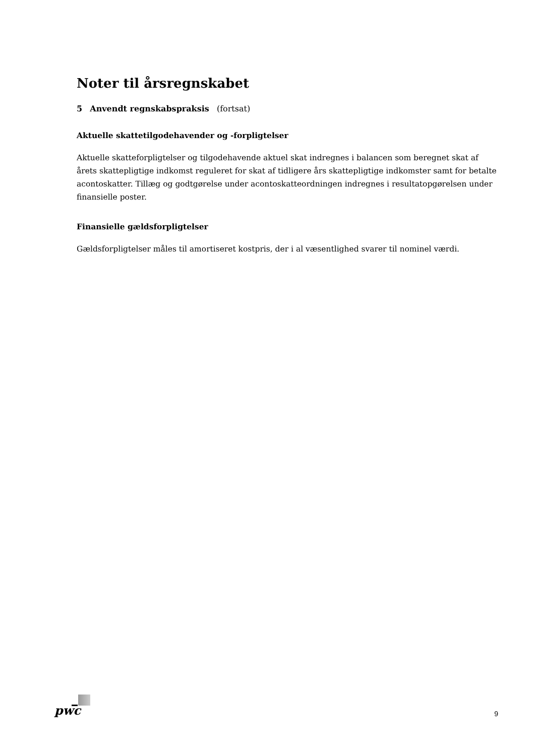Noter til årsregnskabet
5 Anvendt regnskabspraksis (fortsat)
Aktuelle skattetilgodehavender og -forpligtelser
Aktuelle skatteforpligtelser og tilgodehavende aktuel skat indregnes i balancen som beregnet skat af årets skattepligtige indkomst reguleret for skat af tidligere års skattepligtige indkomster samt for betalte acontoskatter. Tillæg og godtgørelse under acontoskatteordningen indregnes i resultatopgørelsen under finansielle poster.
Finansielle gældsforpligtelser
Gældsforpligtelser måles til amortiseret kostpris, der i al væsentlighed svarer til nominel værdi.
pwc 9